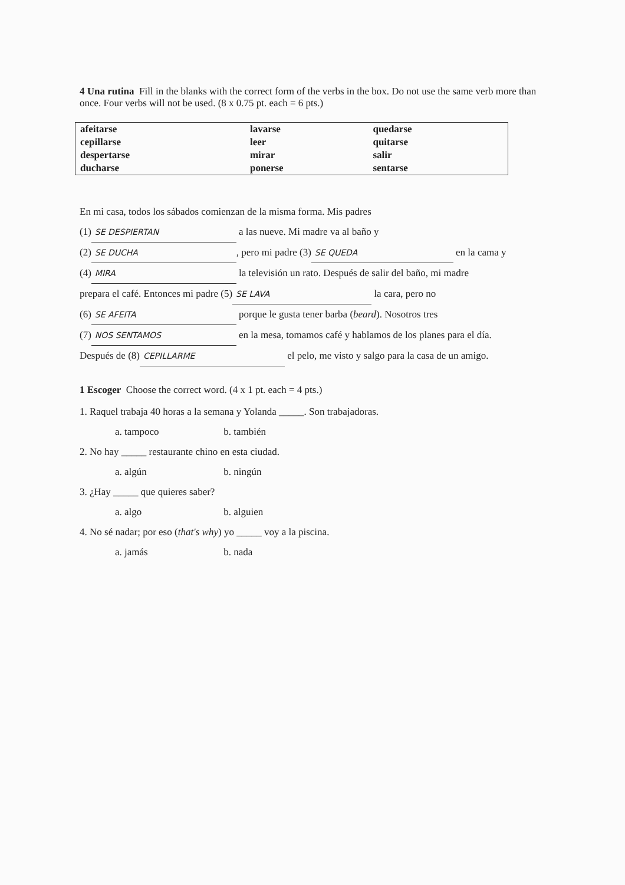4 Una rutina Fill in the blanks with the correct form of the verbs in the box. Do not use the same verb more than once. Four verbs will not be used. (8 x 0.75 pt. each = 6 pts.)
| afeitarse | lavarse | quedarse |
| cepillarse | leer | quitarse |
| despertarse | mirar | salir |
| ducharse | ponerse | sentarse |
En mi casa, todos los sábados comienzan de la misma forma. Mis padres
(1) SE DESPIERTAN a las nueve. Mi madre va al baño y
(2) SE DUCHA, pero mi padre (3) SE QUEDA en la cama y
(4) MIRA la televisión un rato. Después de salir del baño, mi madre
prepara el café. Entonces mi padre (5) SE LAVA la cara, pero no
(6) SE AFEITA porque le gusta tener barba (beard). Nosotros tres
(7) NOS SENTAMOS en la mesa, tomamos café y hablamos de los planes para el día.
Después de (8) CEPILLARME el pelo, me visto y salgo para la casa de un amigo.
1 Escoger Choose the correct word. (4 x 1 pt. each = 4 pts.)
1. Raquel trabaja 40 horas a la semana y Yolanda _____. Son trabajadoras.
a. tampoco b. también
2. No hay _____ restaurante chino en esta ciudad.
a. algún b. ningún
3. ¿Hay _____ que quieres saber?
a. algo b. alguien
4. No sé nadar; por eso (that's why) yo _____ voy a la piscina.
a. jamás b. nada